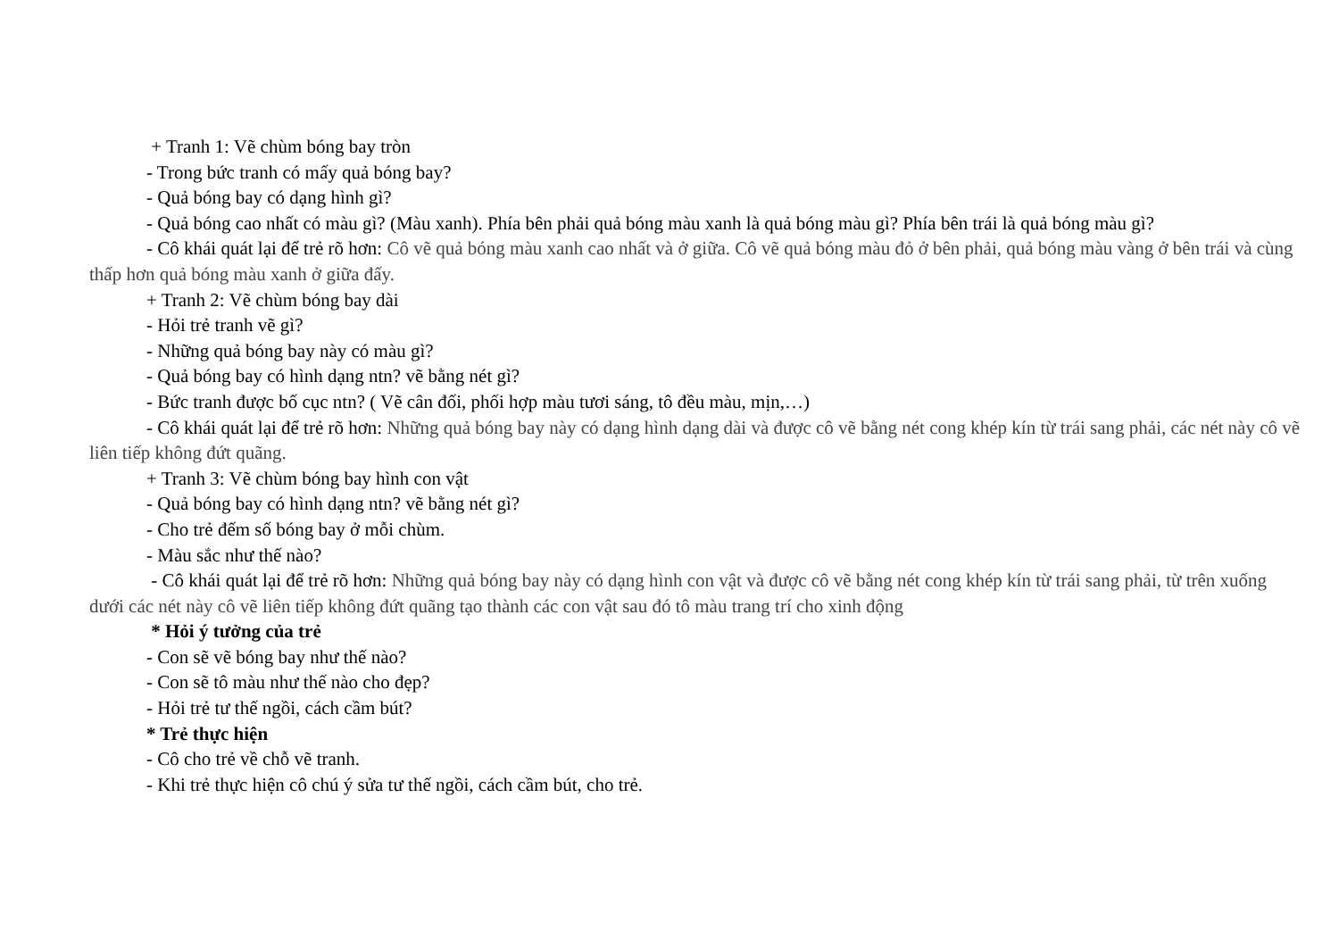+ Tranh 1: Vẽ chùm bóng bay tròn
- Trong bức tranh có mấy quả bóng bay?
- Quả bóng bay có dạng hình gì?
- Quả bóng cao nhất có màu gì? (Màu xanh). Phía bên phải quả bóng màu xanh là quả bóng màu gì? Phía bên trái là quả bóng màu gì?
- Cô khái quát lại để trẻ rõ hơn: Cô vẽ quả bóng màu xanh cao nhất và ở giữa. Cô vẽ quả bóng màu đỏ ở bên phải, quả bóng màu vàng ở bên trái và cùng thấp hơn quả bóng màu xanh ở giữa đấy.
+ Tranh 2: Vẽ chùm bóng bay dài
- Hỏi trẻ tranh vẽ gì?
- Những quả bóng bay này có màu gì?
- Quả bóng bay có hình dạng ntn? vẽ bằng nét gì?
- Bức tranh được bố cục ntn? ( Vẽ cân đối, phối hợp màu tươi sáng, tô đều màu, mịn,…)
- Cô khái quát lại để trẻ rõ hơn: Những quả bóng bay này có dạng hình dạng dài và được cô vẽ bằng nét cong khép kín từ trái sang phải, các nét này cô vẽ liên tiếp không đứt quãng.
+ Tranh 3: Vẽ chùm bóng bay hình con vật
- Quả bóng bay có hình dạng ntn? vẽ bằng nét gì?
- Cho trẻ đếm số bóng bay ở mỗi chùm.
- Màu sắc như thế nào?
- Cô khái quát lại để trẻ rõ hơn: Những quả bóng bay này có dạng hình con vật và được cô vẽ bằng nét cong khép kín từ trái sang phải, từ trên xuống dưới các nét này cô vẽ liên tiếp không đứt quãng tạo thành các con vật sau đó tô màu trang trí cho xinh động
* Hỏi ý tưởng của trẻ
- Con sẽ vẽ bóng bay như thế nào?
- Con sẽ tô màu như thế nào cho đẹp?
- Hỏi trẻ tư thế ngồi, cách cầm bút?
* Trẻ thực hiện
- Cô cho trẻ về chỗ vẽ tranh.
- Khi trẻ thực hiện cô chú ý sửa tư thế ngồi, cách cầm bút, cho trẻ.